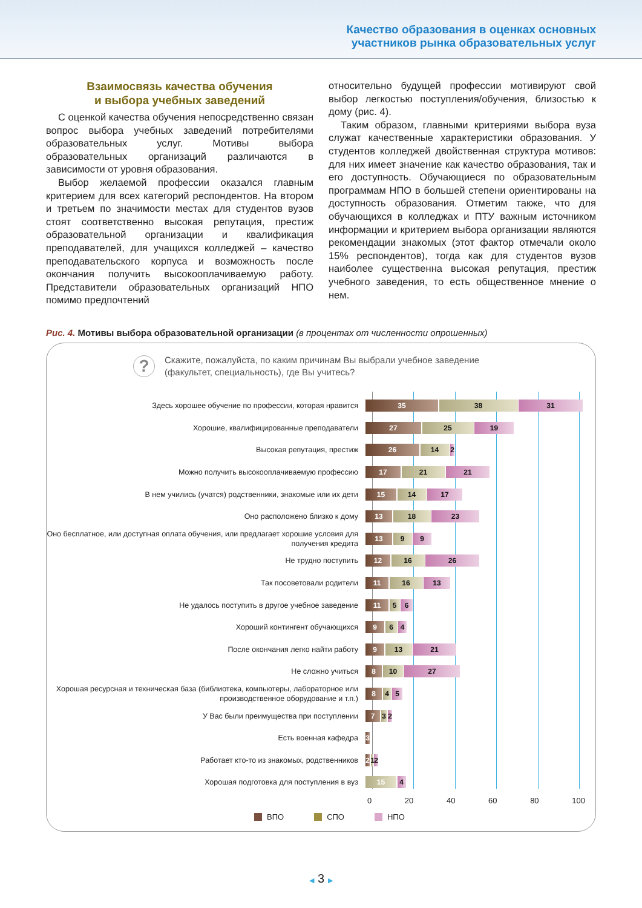Качество образования в оценках основных
участников рынка образовательных услуг
Взаимосвязь качества обучения
и выбора учебных заведений
С оценкой качества обучения непосредственно связан вопрос выбора учебных заведений потребителями образовательных услуг. Мотивы выбора образовательных организаций различаются в зависимости от уровня образования.
Выбор желаемой профессии оказался главным критерием для всех категорий респондентов. На втором и третьем по значимости местах для студентов вузов стоят соответственно высокая репутация, престиж образовательной организации и квалификация преподавателей, для учащихся колледжей – качество преподавательского корпуса и возможность после окончания получить высокооплачиваемую работу. Представители образовательных организаций НПО помимо предпочтений
относительно будущей профессии мотивируют свой выбор легкостью поступления/обучения, близостью к дому (рис. 4).
Таким образом, главными критериями выбора вуза служат качественные характеристики образования. У студентов колледжей двойственная структура мотивов: для них имеет значение как качество образования, так и его доступность. Обучающиеся по образовательным программам НПО в большей степени ориентированы на доступность образования. Отметим также, что для обучающихся в колледжах и ПТУ важным источником информации и критерием выбора организации являются рекомендации знакомых (этот фактор отмечали около 15% респондентов), тогда как для студентов вузов наиболее существенна высокая репутация, престиж учебного заведения, то есть общественное мнение о нем.
Рис. 4. Мотивы выбора образовательной организации (в процентах от численности опрошенных)
?
Скажите, пожалуйста, по каким причинам Вы выбрали учебное заведение
(факультет, специальность), где Вы учитесь?
Здесь хорошее обучение по профессии, которая нравится
35 38 31
Хорошие, квалифицированные преподаватели
27 25 19
Высокая репутация, престиж
26 14 2
Можно получить высокооплачиваемую профессию
17 21 21
В нем учились (учатся) родственники, знакомые или их дети
15 14 17
Оно расположено близко к дому
13 18 23
Оно бесплатное, или доступная оплата обучения, или предлагает хорошие условия для получения кредита
13 9 9
Не трудно поступить
12 16 26
Так посоветовали родители
11 16 13
Не удалось поступить в другое учебное заведение
11 5 6
Хороший контингент обучающихся
9 6 4
После окончания легко найти работу
9 13 21
Не сложно учиться
8 10 27
Хорошая ресурсная и техническая база (библиотека, компьютеры, лабораторное или производственное оборудование и т.п.)
8 4 5
У Вас были преимущества при поступлении
7 3 2
Есть военная кафедра
3
Работает кто-то из знакомых, родственников
2 1 2
Хорошая подготовка для поступления в вуз
15 4
0 20 40 60 80 100
ВПО СПО НПО
◀ 3 ▶